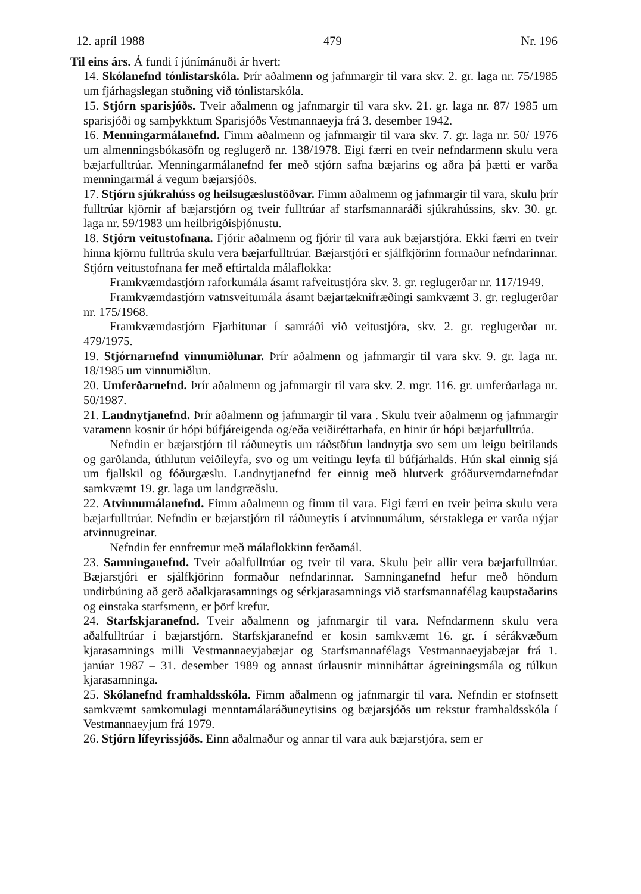12. apríl 1988 479 Nr. 196
Til eins árs. Á fundi í júnímánuði ár hvert:
14. Skólanefnd tónlistarskóla. Þrír aðalmenn og jafnmargir til vara skv. 2. gr. laga nr. 75/1985 um fjárhagslegan stuðning við tónlistarskóla.
15. Stjórn sparisjóðs. Tveir aðalmenn og jafnmargir til vara skv. 21. gr. laga nr. 87/ 1985 um sparisjóði og samþykktum Sparisjóðs Vestmannaeyja frá 3. desember 1942.
16. Menningarmálanefnd. Fimm aðalmenn og jafnmargir til vara skv. 7. gr. laga nr. 50/ 1976 um almenningsbókasöfn og reglugerð nr. 138/1978. Eigi færri en tveir nefndarmenn skulu vera bæjarfulltrúar. Menningarmálanefnd fer með stjórn safna bæjarins og aðra þá þætti er varða menningarmál á vegum bæjarsjóðs.
17. Stjórn sjúkrahúss og heilsugæslustöðvar. Fimm aðalmenn og jafnmargir til vara, skulu þrír fulltrúar kjörnir af bæjarstjórn og tveir fulltrúar af starfsmannaráði sjúkrahússins, skv. 30. gr. laga nr. 59/1983 um heilbrigðisþjónustu.
18. Stjórn veitustofnana. Fjórir aðalmenn og fjórir til vara auk bæjarstjóra. Ekki færri en tveir hinna kjörnu fulltrúa skulu vera bæjarfulltrúar. Bæjarstjóri er sjálfkjörinn formaður nefndarinnar. Stjórn veitustofnana fer með eftirtalda málaflokka:
Framkvæmdastjórn raforkumála ásamt rafveitustjóra skv. 3. gr. reglugerðar nr. 117/1949.
Framkvæmdastjórn vatnsveitumála ásamt bæjartæknifræðingi samkvæmt 3. gr. reglugerðar nr. 175/1968.
Framkvæmdastjórn Fjarhitunar í samráði við veitustjóra, skv. 2. gr. reglugerðar nr. 479/1975.
19. Stjórnarnefnd vinnumiðlunar. Þrír aðalmenn og jafnmargir til vara skv. 9. gr. laga nr. 18/1985 um vinnumiðlun.
20. Umferðarnefnd. Þrír aðalmenn og jafnmargir til vara skv. 2. mgr. 116. gr. umferðarlaga nr. 50/1987.
21. Landnytjanefnd. Þrír aðalmenn og jafnmargir til vara . Skulu tveir aðalmenn og jafnmargir varamenn kosnir úr hópi búfjáreigenda og/eða veiðiréttarhafa, en hinir úr hópi bæjarfulltrúa.
Nefndin er bæjarstjórn til ráðuneytis um ráðstöfun landnytja svo sem um leigu beitilands og garðlanda, úthlutun veiðileyfa, svo og um veitingu leyfa til búfjárhalds. Hún skal einnig sjá um fjallskil og fóðurgæslu. Landnytjanefnd fer einnig með hlutverk gróðurverndarnefndar samkvæmt 19. gr. laga um landgræðslu.
22. Atvinnumálanefnd. Fimm aðalmenn og fimm til vara. Eigi færri en tveir þeirra skulu vera bæjarfulltrúar. Nefndin er bæjarstjórn til ráðuneytis í atvinnumálum, sérstaklega er varða nýjar atvinnugreinar.
Nefndin fer ennfremur með málaflokkinn ferðamál.
23. Samninganefnd. Tveir aðalfulltrúar og tveir til vara. Skulu þeir allir vera bæjarfulltrúar. Bæjarstjóri er sjálfkjörinn formaður nefndarinnar. Samninganefnd hefur með höndum undirbúning að gerð aðalkjarasamnings og sérkjarasamnings við starfsmannafélag kaupstaðarins og einstaka starfsmenn, er þörf krefur.
24. Starfskjaranefnd. Tveir aðalmenn og jafnmargir til vara. Nefndarmenn skulu vera aðalfulltrúar í bæjarstjórn. Starfskjaranefnd er kosin samkvæmt 16. gr. í sérákvæðum kjarasamnings milli Vestmannaeyjabæjar og Starfsmannafélags Vestmannaeyjabæjar frá 1. janúar 1987 – 31. desember 1989 og annast úrlausnir minniháttar ágreiningsmála og túlkun kjarasamninga.
25. Skólanefnd framhaldsskóla. Fimm aðalmenn og jafnmargir til vara. Nefndin er stofnsett samkvæmt samkomulagi menntamálaráðuneytisins og bæjarsjóðs um rekstur framhaldsskóla í Vestmannaeyjum frá 1979.
26. Stjórn lífeyrissjóðs. Einn aðalmaður og annar til vara auk bæjarstjóra, sem er